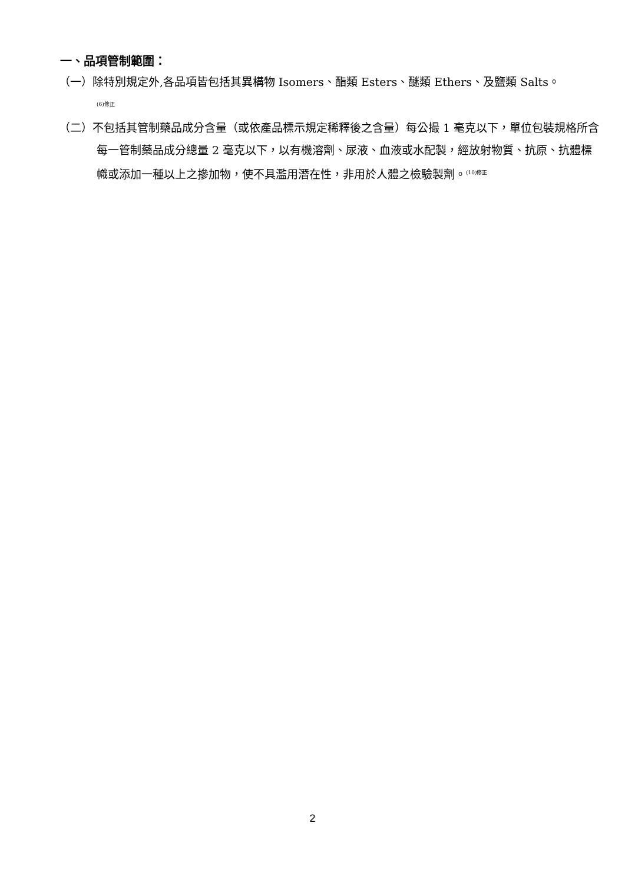一、品項管制範圍：
（一）除特別規定外,各品項皆包括其異構物 Isomers、酯類 Esters、醚類 Ethers、及鹽類 Salts。
<sup>(6)修正</sup>
（二）不包括其管制藥品成分含量（或依產品標示規定稀釋後之含量）每公撮 1 毫克以下，單位包裝規格所含每一管制藥品成分總量 2 毫克以下，以有機溶劑、尿液、血液或水配製，經放射物質、抗原、抗體標幟或添加一種以上之摻加物，使不具濫用潛在性，非用於人體之檢驗製劑。<sup>(10)修正</sup>
2